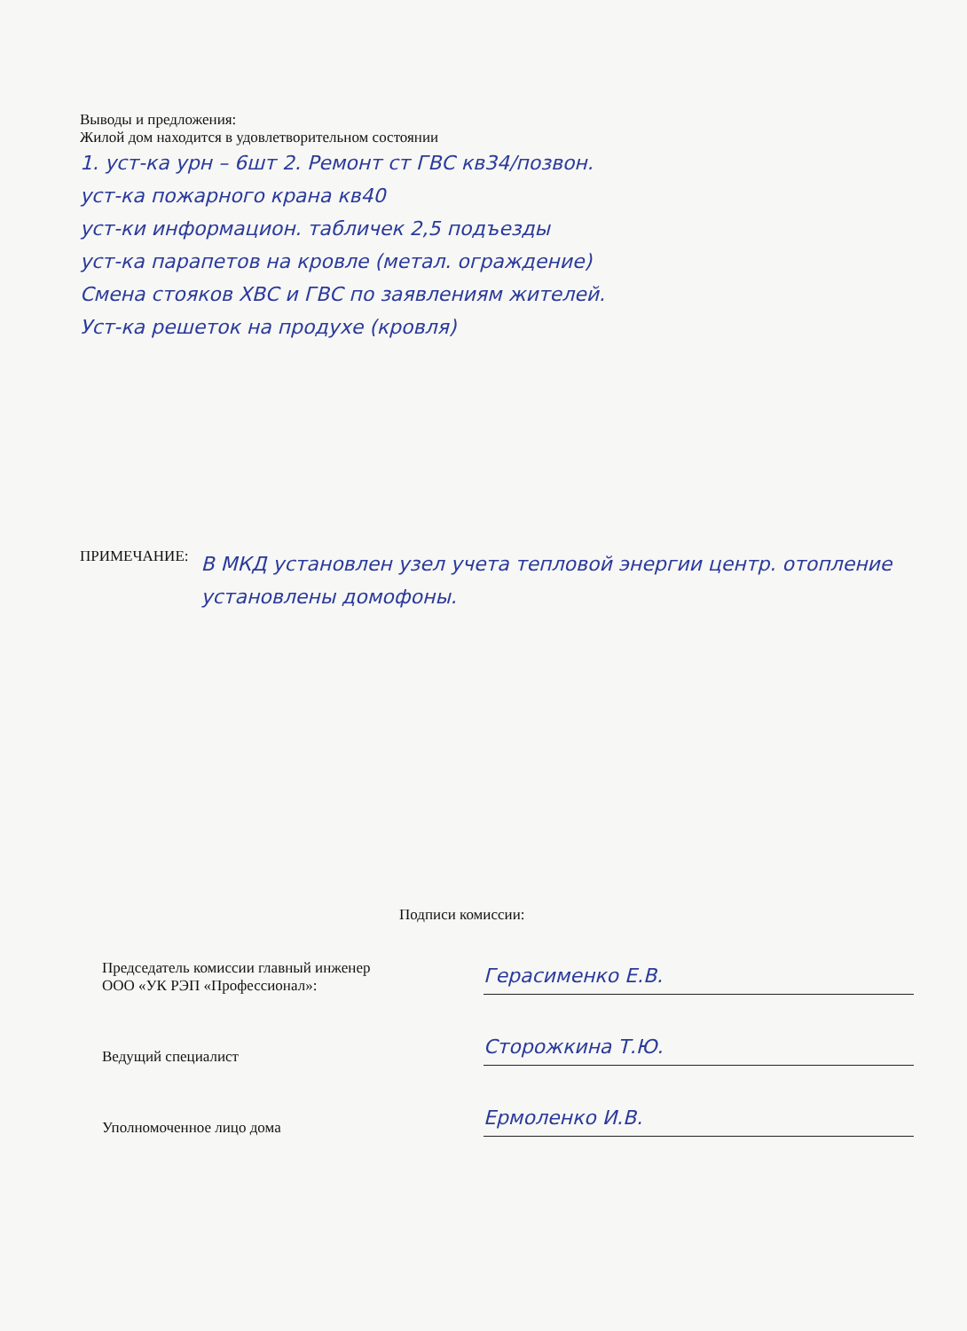Выводы и предложения:
Жилой дом находится в удовлетворительном состоянии
1. уст-ка урн – 6шт 2. Ремонт ст ГВС кв34/позвон.
уст-ка пожарного крана кв40
уст-ки информацион. табличек 2,5 подъезды
уст-ка парапетов на кровле (метал. ограждение)
Смена стояков ХВС и ГВС по заявлениям жителей.
Уст-ка решеток на продухе (кровля)
ПРИМЕЧАНИЕ:
В МКД установлен узел учета тепловой энергии центр. отопление установлены домофоны.
Подписи комиссии:
Председатель комиссии главный инженер
ООО «УК РЭП «Профессионал»:
Герасименко Е.В.
Ведущий специалист
Сторожкина Т.Ю.
Уполномоченное лицо дома
Ермоленко И.В.